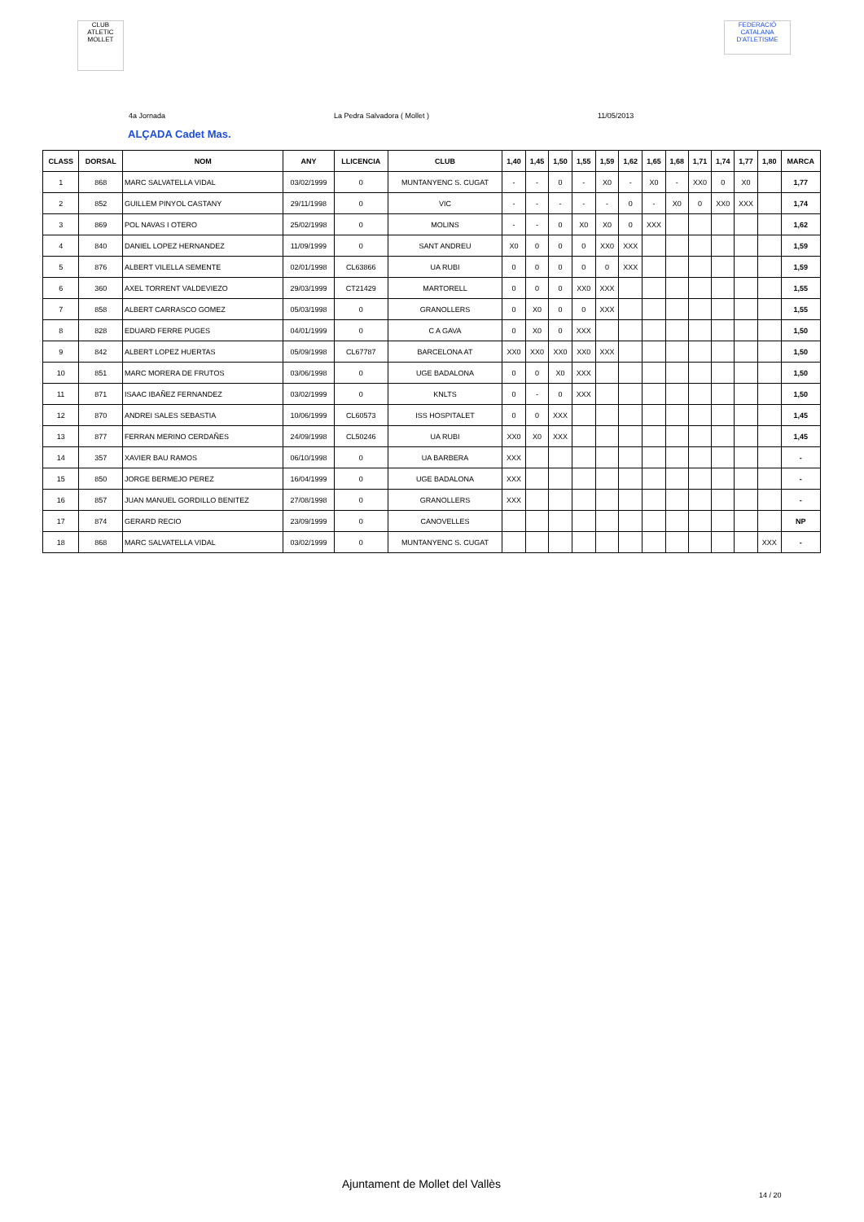CLUB ATLETIC MOLLET
FEDERACIÓ CATALANA D'ATLETISME
4a Jornada La Pedra Salvadora ( Mollet ) 11/05/2013
ALÇADA Cadet Mas.
| CLASS | DORSAL | NOM | ANY | LLICENCIA | CLUB | 1,40 | 1,45 | 1,50 | 1,55 | 1,59 | 1,62 | 1,65 | 1,68 | 1,71 | 1,74 | 1,77 | 1,80 | MARCA |
| --- | --- | --- | --- | --- | --- | --- | --- | --- | --- | --- | --- | --- | --- | --- | --- | --- | --- | --- |
| 1 | 868 | MARC SALVATELLA VIDAL | 03/02/1999 | 0 | MUNTANYENC S. CUGAT | - | - | 0 | - | X0 | - | X0 | - | XX0 | 0 | X0 | | 1,77 |
| 2 | 852 | GUILLEM PINYOL CASTANY | 29/11/1998 | 0 | VIC | - | - | - | - | - | 0 | - | X0 | 0 | XX0 | XXX | | 1,74 |
| 3 | 869 | POL NAVAS I OTERO | 25/02/1998 | 0 | MOLINS | - | - | 0 | X0 | X0 | 0 | XXX | | | | | | 1,62 |
| 4 | 840 | DANIEL LOPEZ HERNANDEZ | 11/09/1999 | 0 | SANT ANDREU | X0 | 0 | 0 | 0 | XX0 | XXX | | | | | | | 1,59 |
| 5 | 876 | ALBERT VILELLA SEMENTE | 02/01/1998 | CL63866 | UA RUBI | 0 | 0 | 0 | 0 | 0 | XXX | | | | | | | 1,59 |
| 6 | 360 | AXEL TORRENT VALDEVIEZO | 29/03/1999 | CT21429 | MARTORELL | 0 | 0 | 0 | XX0 | XXX | | | | | | | | 1,55 |
| 7 | 858 | ALBERT CARRASCO GOMEZ | 05/03/1998 | 0 | GRANOLLERS | 0 | X0 | 0 | 0 | XXX | | | | | | | | 1,55 |
| 8 | 828 | EDUARD FERRE PUGES | 04/01/1999 | 0 | C A GAVA | 0 | X0 | 0 | XXX | | | | | | | | | 1,50 |
| 9 | 842 | ALBERT LOPEZ HUERTAS | 05/09/1998 | CL67787 | BARCELONA AT | XX0 | XX0 | XX0 | XX0 | XXX | | | | | | | | 1,50 |
| 10 | 851 | MARC MORERA DE FRUTOS | 03/06/1998 | 0 | UGE BADALONA | 0 | 0 | X0 | XXX | | | | | | | | | 1,50 |
| 11 | 871 | ISAAC IBAÑEZ FERNANDEZ | 03/02/1999 | 0 | KNLTS | 0 | - | 0 | XXX | | | | | | | | | 1,50 |
| 12 | 870 | ANDREI SALES SEBASTIA | 10/06/1999 | CL60573 | ISS HOSPITALET | 0 | 0 | XXX | | | | | | | | | | 1,45 |
| 13 | 877 | FERRAN MERINO CERDAÑES | 24/09/1998 | CL50246 | UA RUBI | XX0 | X0 | XXX | | | | | | | | | | 1,45 |
| 14 | 357 | XAVIER BAU RAMOS | 06/10/1998 | 0 | UA BARBERA | XXX | | | | | | | | | | | | - |
| 15 | 850 | JORGE BERMEJO PEREZ | 16/04/1999 | 0 | UGE BADALONA | XXX | | | | | | | | | | | | - |
| 16 | 857 | JUAN MANUEL GORDILLO BENITEZ | 27/08/1998 | 0 | GRANOLLERS | XXX | | | | | | | | | | | | - |
| 17 | 874 | GERARD RECIO | 23/09/1999 | 0 | CANOVELLES | | | | | | | | | | | | | NP |
| 18 | 868 | MARC SALVATELLA VIDAL | 03/02/1999 | 0 | MUNTANYENC S. CUGAT | | | | | | | | | | | | XXX | - |
Ajuntament de Mollet del Vallès
14 / 20